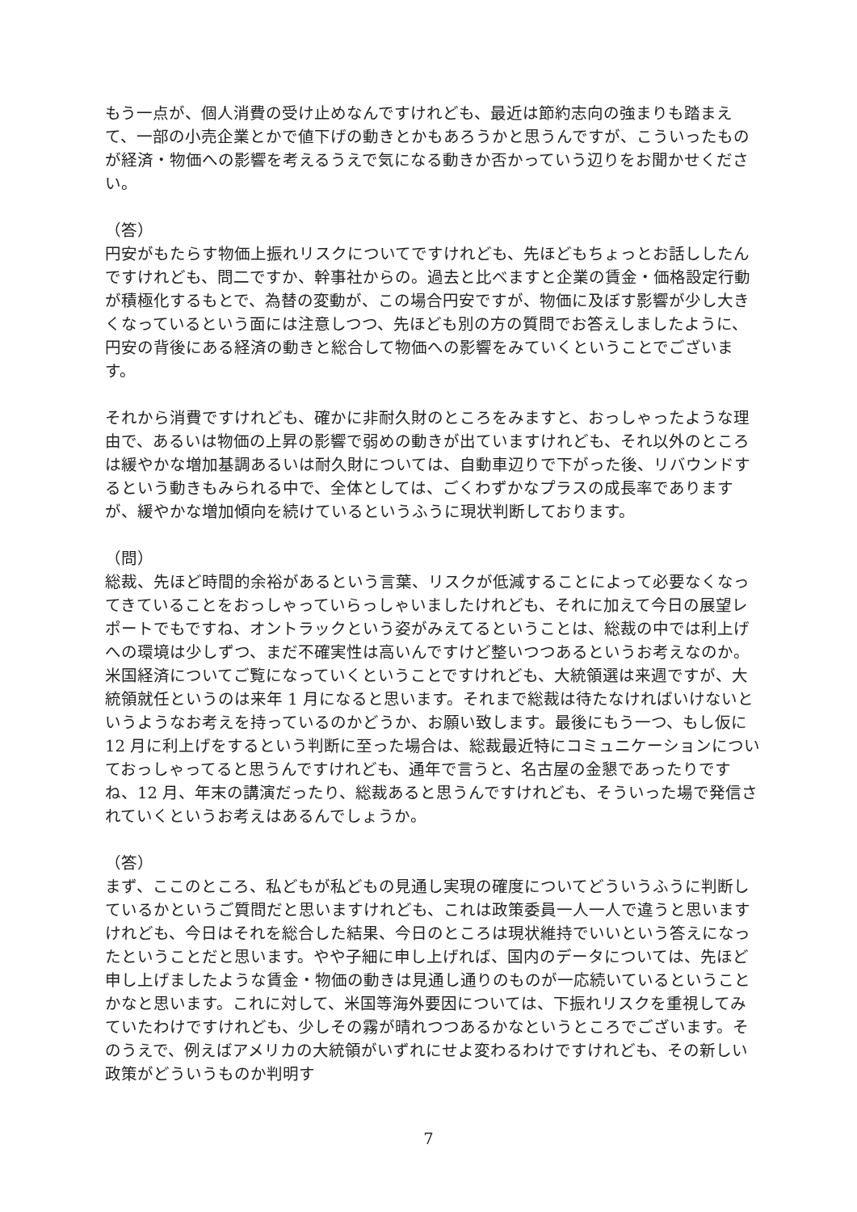もう一点が、個人消費の受け止めなんですけれども、最近は節約志向の強まりも踏まえて、一部の小売企業とかで値下げの動きとかもあろうかと思うんですが、こういったものが経済・物価への影響を考えるうえで気になる動きか否かっていう辺りをお聞かせください。
（答）
円安がもたらす物価上振れリスクについてですけれども、先ほどもちょっとお話ししたんですけれども、問二ですか、幹事社からの。過去と比べますと企業の賃金・価格設定行動が積極化するもとで、為替の変動が、この場合円安ですが、物価に及ぼす影響が少し大きくなっているという面には注意しつつ、先ほども別の方の質問でお答えしましたように、円安の背後にある経済の動きと総合して物価への影響をみていくということでございます。
それから消費ですけれども、確かに非耐久財のところをみますと、おっしゃったような理由で、あるいは物価の上昇の影響で弱めの動きが出ていますけれども、それ以外のところは緩やかな増加基調あるいは耐久財については、自動車辺りで下がった後、リバウンドするという動きもみられる中で、全体としては、ごくわずかなプラスの成長率でありますが、緩やかな増加傾向を続けているというふうに現状判断しております。
（問）
総裁、先ほど時間的余裕があるという言葉、リスクが低減することによって必要なくなってきていることをおっしゃっていらっしゃいましたけれども、それに加えて今日の展望レポートでもですね、オントラックという姿がみえてるということは、総裁の中では利上げへの環境は少しずつ、まだ不確実性は高いんですけど整いつつあるというお考えなのか。米国経済についてご覧になっていくということですけれども、大統領選は来週ですが、大統領就任というのは来年 1 月になると思います。それまで総裁は待たなければいけないというようなお考えを持っているのかどうか、お願い致します。最後にもう一つ、もし仮に 12 月に利上げをするという判断に至った場合は、総裁最近特にコミュニケーションについておっしゃってると思うんですけれども、通年で言うと、名古屋の金懇であったりですね、12 月、年末の講演だったり、総裁あると思うんですけれども、そういった場で発信されていくというお考えはあるんでしょうか。
（答）
まず、ここのところ、私どもが私どもの見通し実現の確度についてどういうふうに判断しているかというご質問だと思いますけれども、これは政策委員一人一人で違うと思いますけれども、今日はそれを総合した結果、今日のところは現状維持でいいという答えになったということだと思います。やや子細に申し上げれば、国内のデータについては、先ほど申し上げましたような賃金・物価の動きは見通し通りのものが一応続いているということかなと思います。これに対して、米国等海外要因については、下振れリスクを重視してみていたわけですけれども、少しその霧が晴れつつあるかなというところでございます。そのうえで、例えばアメリカの大統領がいずれにせよ変わるわけですけれども、その新しい政策がどういうものか判明す
7